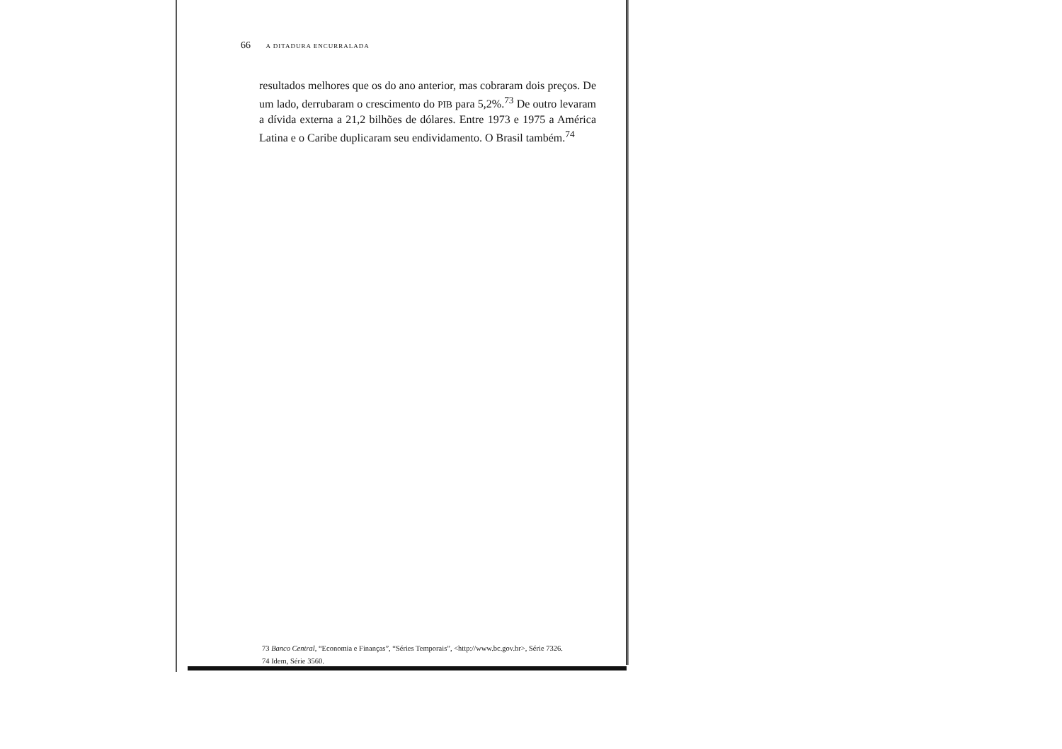66 A DITADURA ENCURRALADA
resultados melhores que os do ano anterior, mas cobraram dois preços. De um lado, derrubaram o crescimento do PIB para 5,2%.<sup>73</sup> De outro levaram a dívida externa a 21,2 bilhões de dólares. Entre 1973 e 1975 a América Latina e o Caribe duplicaram seu endividamento. O Brasil também.<sup>74</sup>
73 Banco Central, “Economia e Finanças”, “Séries Temporais”, <http://www.bc.gov.br>, Série 7326.
74 Idem, Série 3560.